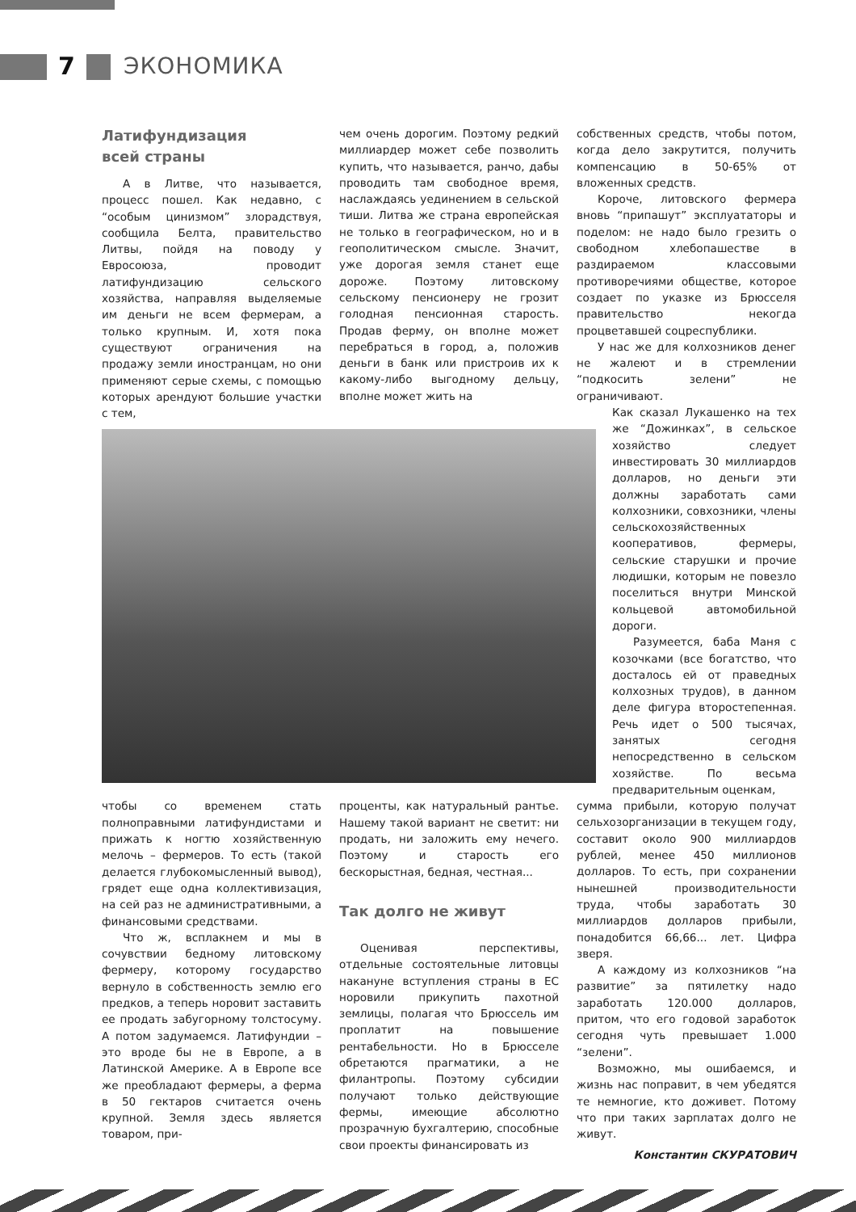7 ЭКОНОМИКА
Латифундизация
всей страны
А в Литве, что называется, процесс пошел. Как недавно, с “особым цинизмом” злорадствуя, сообщила Белта, правительство Литвы, пойдя на поводу у Евросоюза, проводит латифундизацию сельского хозяйства, направляя выделяемые им деньги не всем фермерам, а только крупным. И, хотя пока существуют ограничения на продажу земли иностранцам, но они применяют серые схемы, с помощью которых арендуют большие участки с тем,
чем очень дорогим. Поэтому редкий миллиардер может себе позволить купить, что называется, ранчо, дабы проводить там свободное время, наслаждаясь уединением в сельской тиши. Литва же страна европейская не только в географическом, но и в геополитическом смысле. Значит, уже дорогая земля станет еще дороже. Поэтому литовскому сельскому пенсионеру не грозит голодная пенсионная старость. Продав ферму, он вполне может перебраться в город, а, положив деньги в банк или пристроив их к какому-либо выгодному дельцу, вполне может жить на
чтобы со временем стать полноправными латифундистами и прижать к ногтю хозяйственную мелочь – фермеров. То есть (такой делается глубокомысленный вывод), грядет еще одна коллективизация, на сей раз не административными, а финансовыми средствами.
Что ж, всплакнем и мы в сочувствии бедному литовскому фермеру, которому государство вернуло в собственность землю его предков, а теперь норовит заставить ее продать забугорному толстосуму. А потом задумаемся. Латифундии – это вроде бы не в Европе, а в Латинской Америке. А в Европе все же преобладают фермеры, а ферма в 50 гектаров считается очень крупной. Земля здесь является товаром, при-
проценты, как натуральный рантье. Нашему такой вариант не светит: ни продать, ни заложить ему нечего. Поэтому и старость его бескорыстная, бедная, честная...
Так долго не живут
Оценивая перспективы, отдельные состоятельные литовцы накануне вступления страны в ЕС норовили прикупить пахотной землицы, полагая что Брюссель им проплатит на повышение рентабельности. Но в Брюсселе обретаются прагматики, а не филантропы. Поэтому субсидии получают только действующие фермы, имеющие абсолютно прозрачную бухгалтерию, способные свои проекты финансировать из
собственных средств, чтобы потом, когда дело закрутится, получить компенсацию в 50-65% от вложенных средств.
Короче, литовского фермера вновь “припашут” эксплуататоры и поделом: не надо было грезить о свободном хлебопашестве в раздираемом классовыми противоречиями обществе, которое создает по указке из Брюсселя правительство некогда процветавшей соцреспублики.
У нас же для колхозников денег не жалеют и в стремлении “подкосить зелени” не ограничивают.
Как сказал Лукашенко на тех же “Дожинках”, в сельское хозяйство следует инвестировать 30 миллиардов долларов, но деньги эти должны заработать сами колхозники, совхозники, члены сельскохозяйственных кооперативов, фермеры, сельские старушки и прочие людишки, которым не повезло поселиться внутри Минской кольцевой автомобильной дороги.
Разумеется, баба Маня с козочками (все богатство, что досталось ей от праведных колхозных трудов), в данном деле фигура второстепенная. Речь идет о 500 тысячах, занятых сегодня непосредственно в сельском хозяйстве. По весьма предварительным оценкам,
сумма прибыли, которую получат сельхозорганизации в текущем году, составит около 900 миллиардов рублей, менее 450 миллионов долларов. То есть, при сохранении нынешней производительности труда, чтобы заработать 30 миллиардов долларов прибыли, понадобится 66,66... лет. Цифра зверя.
А каждому из колхозников “на развитие” за пятилетку надо заработать 120.000 долларов, притом, что его годовой заработок сегодня чуть превышает 1.000 “зелени”.
Возможно, мы ошибаемся, и жизнь нас поправит, в чем убедятся те немногие, кто доживет. Потому что при таких зарплатах долго не живут.
Константин СКУРАТОВИЧ